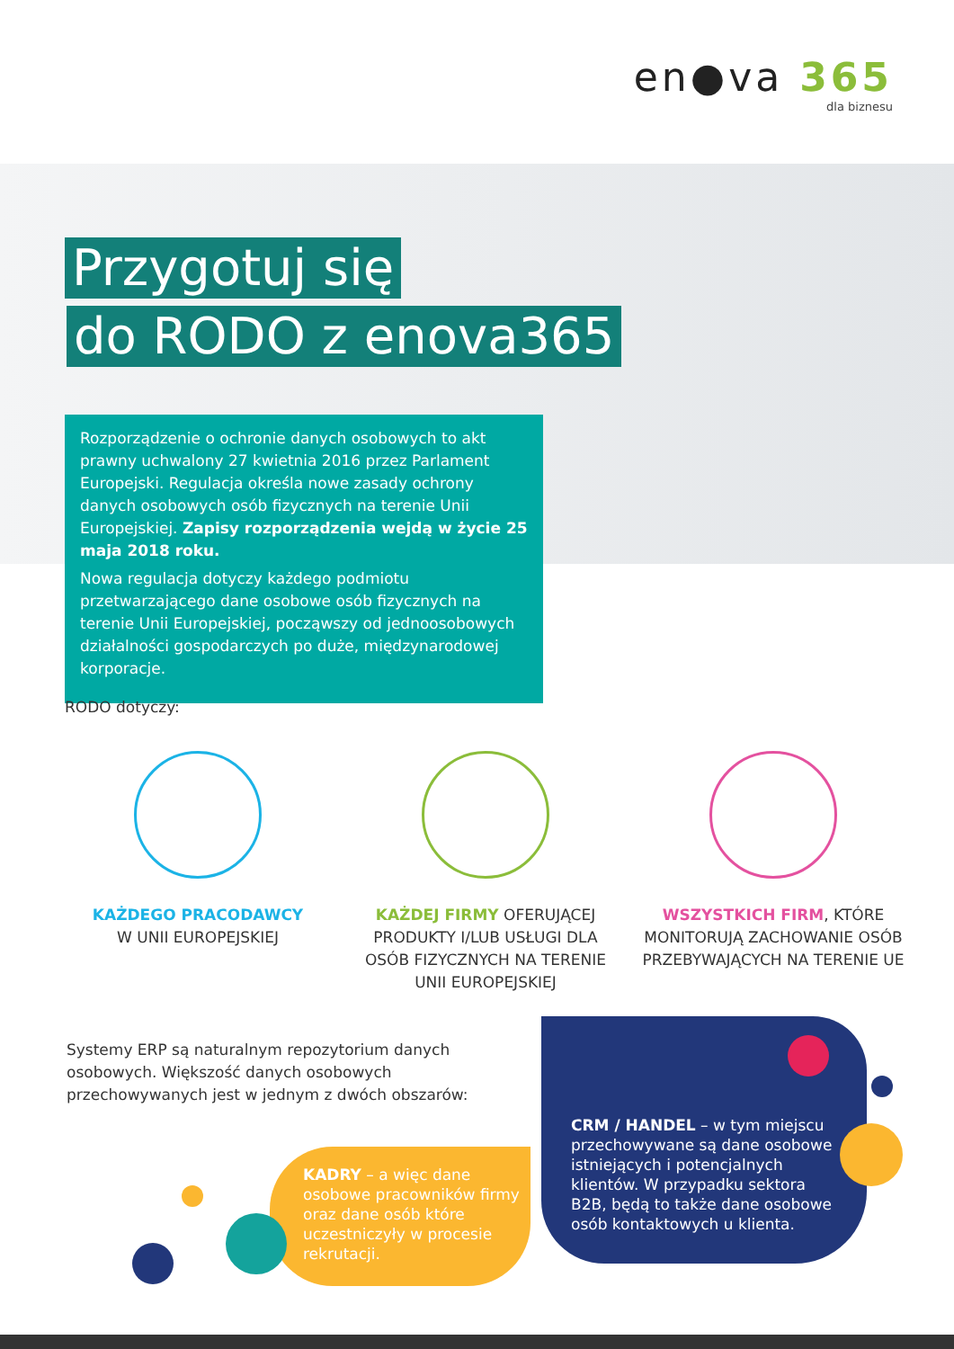en●va 365
dla biznesu
Przygotuj się
do RODO z enova365
Rozporządzenie o ochronie danych osobowych to akt prawny uchwalony 27 kwietnia 2016 przez Parlament Europejski. Regulacja określa nowe zasady ochrony danych osobowych osób fizycznych na terenie Unii Europejskiej. Zapisy rozporządzenia wejdą w życie 25 maja 2018 roku.
Nowa regulacja dotyczy każdego podmiotu przetwarzającego dane osobowe osób fizycznych na terenie Unii Europejskiej, począwszy od jednoosobowych działalności gospodarczych po duże, międzynarodowej korporacje.
RODO dotyczy:
KAŻDEGO PRACODAWCY
W UNII EUROPEJSKIEJ
KAŻDEJ FIRMY OFERUJĄCEJ PRODUKTY I/LUB USŁUGI DLA OSÓB FIZYCZNYCH NA TERENIE UNII EUROPEJSKIEJ
WSZYSTKICH FIRM, KTÓRE MONITORUJĄ ZACHOWANIE OSÓB PRZEBYWAJĄCYCH NA TERENIE UE
Systemy ERP są naturalnym repozytorium danych osobowych. Większość danych osobowych przechowywanych jest w jednym z dwóch obszarów:
KADRY – a więc dane osobowe pracowników firmy oraz dane osób które uczestniczyły w procesie rekrutacji.
CRM / HANDEL – w tym miejscu przechowywane są dane osobowe istniejących i potencjalnych klientów. W przypadku sektora B2B, będą to także dane osobowe osób kontaktowych u klienta.